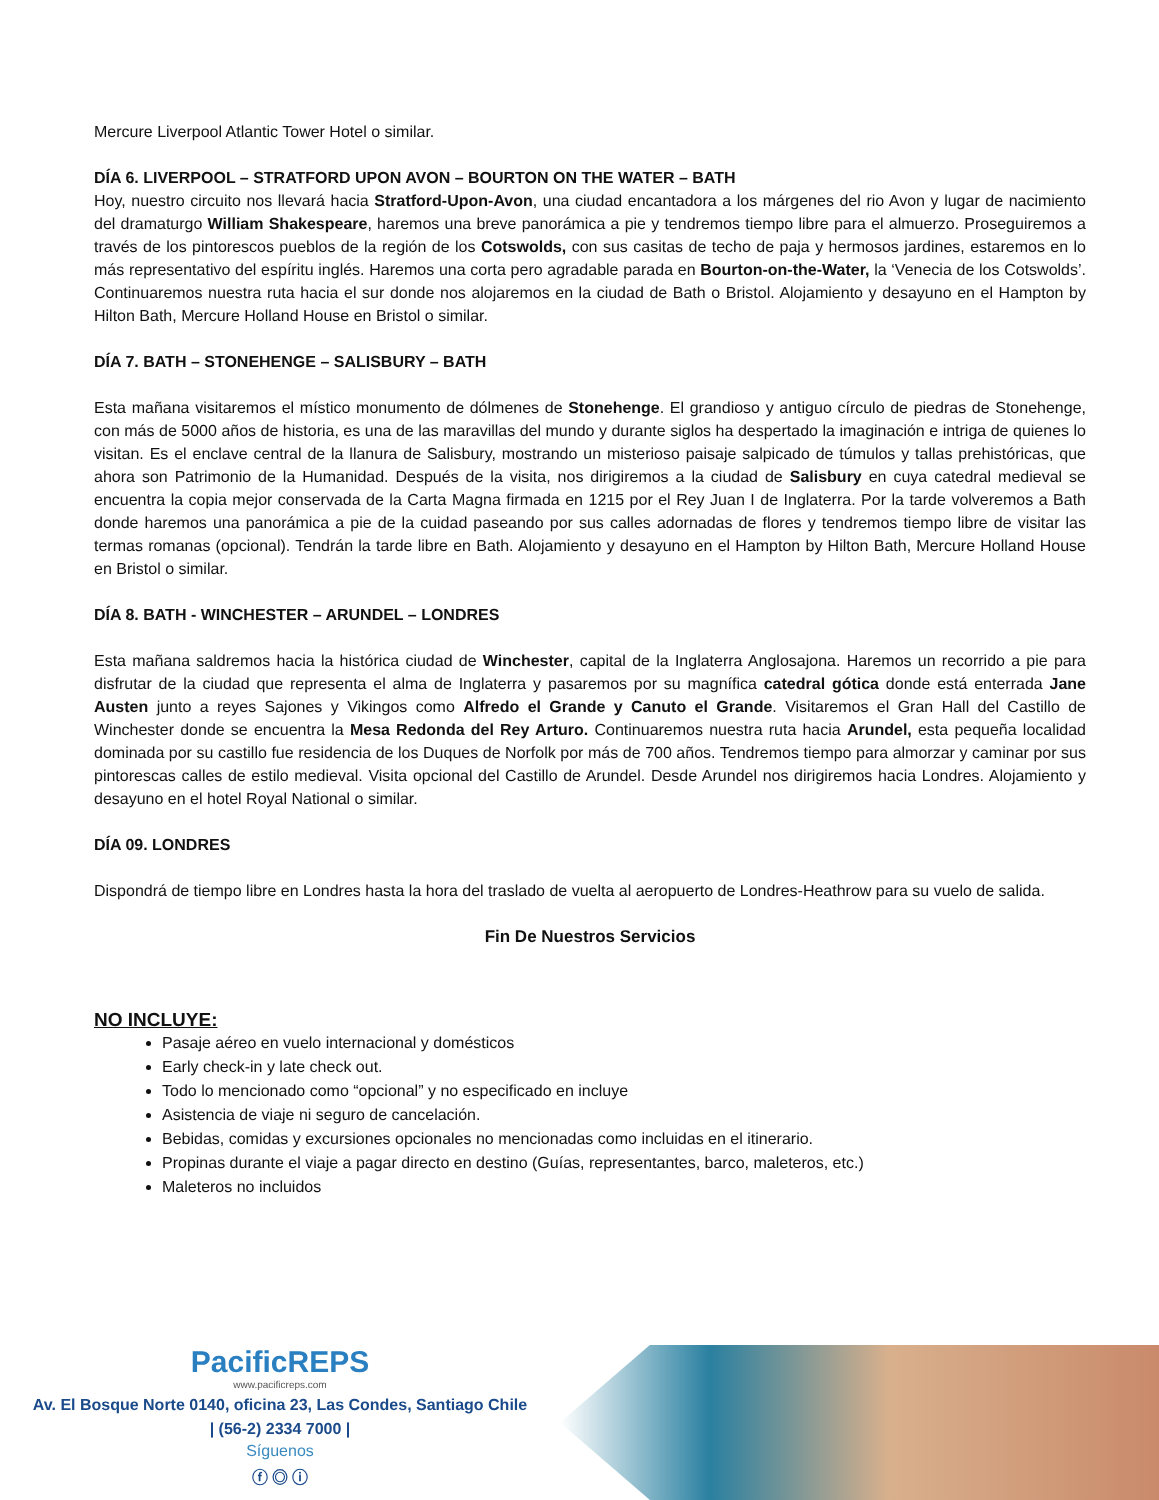Mercure Liverpool Atlantic Tower Hotel o similar.
DÍA 6. LIVERPOOL – STRATFORD UPON AVON – BOURTON ON THE WATER – BATH
Hoy, nuestro circuito nos llevará hacia Stratford-Upon-Avon, una ciudad encantadora a los márgenes del rio Avon y lugar de nacimiento del dramaturgo William Shakespeare, haremos una breve panorámica a pie y tendremos tiempo libre para el almuerzo. Proseguiremos a través de los pintorescos pueblos de la región de los Cotswolds, con sus casitas de techo de paja y hermosos jardines, estaremos en lo más representativo del espíritu inglés. Haremos una corta pero agradable parada en Bourton-on-the-Water, la ‘Venecia de los Cotswolds’. Continuaremos nuestra ruta hacia el sur donde nos alojaremos en la ciudad de Bath o Bristol. Alojamiento y desayuno en el Hampton by Hilton Bath, Mercure Holland House en Bristol o similar.
DÍA 7. BATH – STONEHENGE – SALISBURY – BATH
Esta mañana visitaremos el místico monumento de dólmenes de Stonehenge. El grandioso y antiguo círculo de piedras de Stonehenge, con más de 5000 años de historia, es una de las maravillas del mundo y durante siglos ha despertado la imaginación e intriga de quienes lo visitan. Es el enclave central de la llanura de Salisbury, mostrando un misterioso paisaje salpicado de túmulos y tallas prehistóricas, que ahora son Patrimonio de la Humanidad. Después de la visita, nos dirigiremos a la ciudad de Salisbury en cuya catedral medieval se encuentra la copia mejor conservada de la Carta Magna firmada en 1215 por el Rey Juan I de Inglaterra. Por la tarde volveremos a Bath donde haremos una panorámica a pie de la cuidad paseando por sus calles adornadas de flores y tendremos tiempo libre de visitar las termas romanas (opcional). Tendrán la tarde libre en Bath. Alojamiento y desayuno en el Hampton by Hilton Bath, Mercure Holland House en Bristol o similar.
DÍA 8. BATH - WINCHESTER – ARUNDEL – LONDRES
Esta mañana saldremos hacia la histórica ciudad de Winchester, capital de la Inglaterra Anglosajona. Haremos un recorrido a pie para disfrutar de la ciudad que representa el alma de Inglaterra y pasaremos por su magnífica catedral gótica donde está enterrada Jane Austen junto a reyes Sajones y Vikingos como Alfredo el Grande y Canuto el Grande. Visitaremos el Gran Hall del Castillo de Winchester donde se encuentra la Mesa Redonda del Rey Arturo. Continuaremos nuestra ruta hacia Arundel, esta pequeña localidad dominada por su castillo fue residencia de los Duques de Norfolk por más de 700 años. Tendremos tiempo para almorzar y caminar por sus pintorescas calles de estilo medieval. Visita opcional del Castillo de Arundel. Desde Arundel nos dirigiremos hacia Londres. Alojamiento y desayuno en el hotel Royal National o similar.
DÍA 09. LONDRES
Dispondrá de tiempo libre en Londres hasta la hora del traslado de vuelta al aeropuerto de Londres-Heathrow para su vuelo de salida.
Fin De Nuestros Servicios
NO INCLUYE:
Pasaje aéreo en vuelo internacional y domésticos
Early check-in y late check out.
Todo lo mencionado como “opcional” y no especificado en incluye
Asistencia de viaje ni seguro de cancelación.
Bebidas, comidas y excursiones opcionales no mencionadas como incluidas en el itinerario.
Propinas durante el viaje a pagar directo en destino (Guías, representantes, barco, maleteros, etc.)
Maleteros no incluidos
PacificREPS
www.pacificreps.com
Av. El Bosque Norte 0140, oficina 23, Las Condes, Santiago Chile
| (56-2) 2334 7000 |
Síguenos
ⓕ ◎ ⓘ